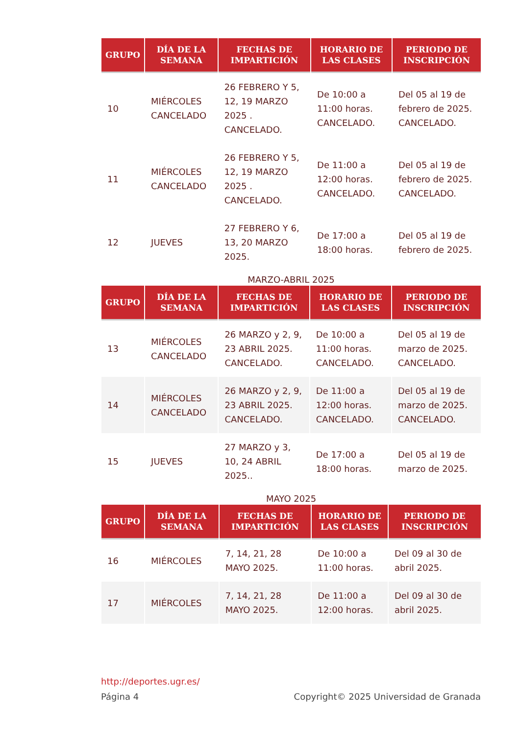| GRUPO | DÍA DE LA SEMANA | FECHAS DE IMPARTICIÓN | HORARIO DE LAS CLASES | PERIODO DE INSCRIPCIÓN |
| --- | --- | --- | --- | --- |
| 10 | MIÉRCOLES CANCELADO | 26 FEBRERO Y 5, 12, 19 MARZO 2025 . CANCELADO. | De 10:00 a 11:00 horas. CANCELADO. | Del 05 al 19 de febrero de 2025. CANCELADO. |
| 11 | MIÉRCOLES CANCELADO | 26 FEBRERO Y 5, 12, 19 MARZO 2025 . CANCELADO. | De 11:00 a 12:00 horas. CANCELADO. | Del 05 al 19 de febrero de 2025. CANCELADO. |
| 12 | JUEVES | 27 FEBRERO Y 6, 13, 20 MARZO 2025. | De 17:00 a 18:00 horas. | Del 05 al 19 de febrero de 2025. |
MARZO-ABRIL 2025
| GRUPO | DÍA DE LA SEMANA | FECHAS DE IMPARTICIÓN | HORARIO DE LAS CLASES | PERIODO DE INSCRIPCIÓN |
| --- | --- | --- | --- | --- |
| 13 | MIÉRCOLES CANCELADO | 26 MARZO y 2, 9, 23 ABRIL 2025. CANCELADO. | De 10:00 a 11:00 horas. CANCELADO. | Del 05 al 19 de marzo de 2025. CANCELADO. |
| 14 | MIÉRCOLES CANCELADO | 26 MARZO y 2, 9, 23 ABRIL 2025. CANCELADO. | De 11:00 a 12:00 horas. CANCELADO. | Del 05 al 19 de marzo de 2025. CANCELADO. |
| 15 | JUEVES | 27 MARZO y 3, 10, 24 ABRIL 2025.. | De 17:00 a 18:00 horas. | Del 05 al 19 de marzo de 2025. |
MAYO 2025
| GRUPO | DÍA DE LA SEMANA | FECHAS DE IMPARTICIÓN | HORARIO DE LAS CLASES | PERIODO DE INSCRIPCIÓN |
| --- | --- | --- | --- | --- |
| 16 | MIÉRCOLES | 7, 14, 21, 28 MAYO 2025. | De 10:00 a 11:00 horas. | Del 09 al 30 de abril 2025. |
| 17 | MIÉRCOLES | 7, 14, 21, 28 MAYO 2025. | De 11:00 a 12:00 horas. | Del 09 al 30 de abril 2025. |
http://deportes.ugr.es/
Página 4 Copyright© 2025 Universidad de Granada